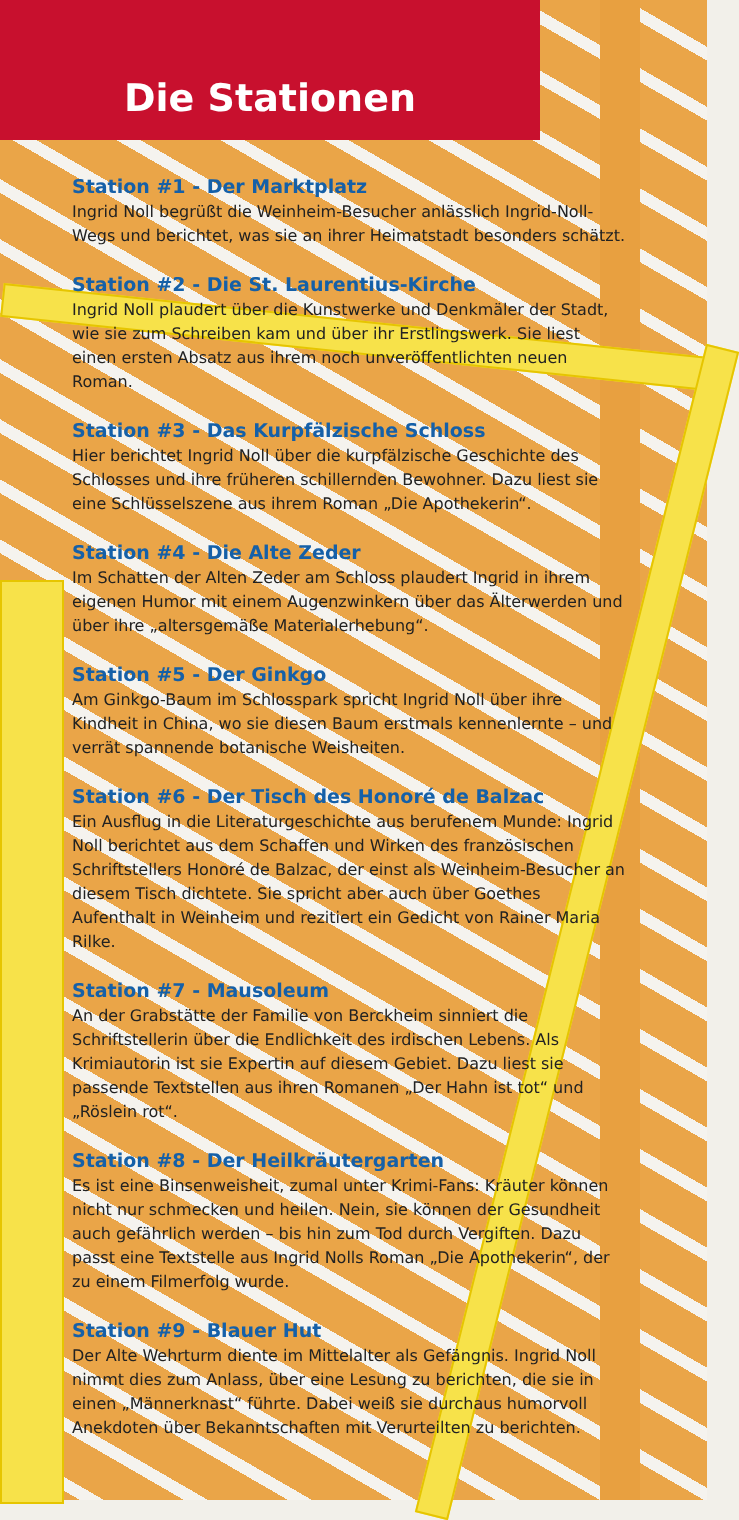Die Stationen
Station #1 - Der Marktplatz
Ingrid Noll begrüßt die Weinheim-Besucher anlässlich Ingrid-Noll-Wegs und berichtet, was sie an ihrer Heimatstadt besonders schätzt.
Station #2 - Die St. Laurentius-Kirche
Ingrid Noll plaudert über die Kunstwerke und Denkmäler der Stadt, wie sie zum Schreiben kam und über ihr Erstlingswerk. Sie liest einen ersten Absatz aus ihrem noch unveröffentlichten neuen Roman.
Station #3 - Das Kurpfälzische Schloss
Hier berichtet Ingrid Noll über die kurpfälzische Geschichte des Schlosses und ihre früheren schillernden Bewohner. Dazu liest sie eine Schlüsselszene aus ihrem Roman „Die Apothekerin“.
Station #4 - Die Alte Zeder
Im Schatten der Alten Zeder am Schloss plaudert Ingrid in ihrem eigenen Humor mit einem Augenzwinkern über das Älterwerden und über ihre „altersgemäße Materialerhebung“.
Station #5 - Der Ginkgo
Am Ginkgo-Baum im Schlosspark spricht Ingrid Noll über ihre Kindheit in China, wo sie diesen Baum erstmals kennenlernte – und verrät spannende botanische Weisheiten.
Station #6 - Der Tisch des Honoré de Balzac
Ein Ausflug in die Literaturgeschichte aus berufenem Munde: Ingrid Noll berichtet aus dem Schaffen und Wirken des französischen Schriftstellers Honoré de Balzac, der einst als Weinheim-Besucher an diesem Tisch dichtete. Sie spricht aber auch über Goethes Aufenthalt in Weinheim und rezitiert ein Gedicht von Rainer Maria Rilke.
Station #7 - Mausoleum
An der Grabstätte der Familie von Berckheim sinniert die Schriftstellerin über die Endlichkeit des irdischen Lebens. Als Krimiautorin ist sie Expertin auf diesem Gebiet. Dazu liest sie passende Textstellen aus ihren Romanen „Der Hahn ist tot“ und „Röslein rot“.
Station #8 - Der Heilkräutergarten
Es ist eine Binsenweisheit, zumal unter Krimi-Fans: Kräuter können nicht nur schmecken und heilen. Nein, sie können der Gesundheit auch gefährlich werden – bis hin zum Tod durch Vergiften. Dazu passt eine Textstelle aus Ingrid Nolls Roman „Die Apothekerin“, der zu einem Filmerfolg wurde.
Station #9 - Blauer Hut
Der Alte Wehrturm diente im Mittelalter als Gefängnis. Ingrid Noll nimmt dies zum Anlass, über eine Lesung zu berichten, die sie in einen „Männerknast“ führte. Dabei weiß sie durchaus humorvoll Anekdoten über Bekanntschaften mit Verurteilten zu berichten.